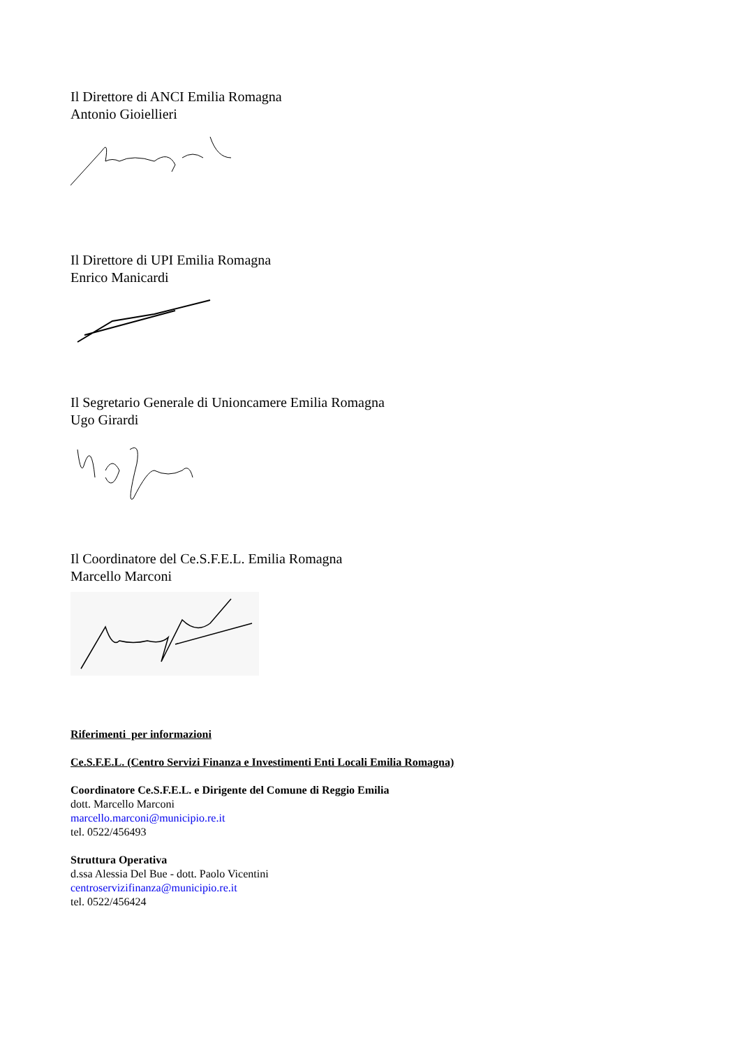Il Direttore di ANCI Emilia Romagna
Antonio Gioiellieri
Il Direttore di UPI Emilia Romagna
Enrico Manicardi
Il Segretario Generale di Unioncamere Emilia Romagna
Ugo Girardi
Il Coordinatore del Ce.S.F.E.L. Emilia Romagna
Marcello Marconi
Riferimenti per informazioni
Ce.S.F.E.L. (Centro Servizi Finanza e Investimenti Enti Locali Emilia Romagna)
Coordinatore Ce.S.F.E.L. e Dirigente del Comune di Reggio Emilia
dott. Marcello Marconi
marcello.marconi@municipio.re.it
tel. 0522/456493
Struttura Operativa
d.ssa Alessia Del Bue - dott. Paolo Vicentini
centroservizifinanza@municipio.re.it
tel. 0522/456424